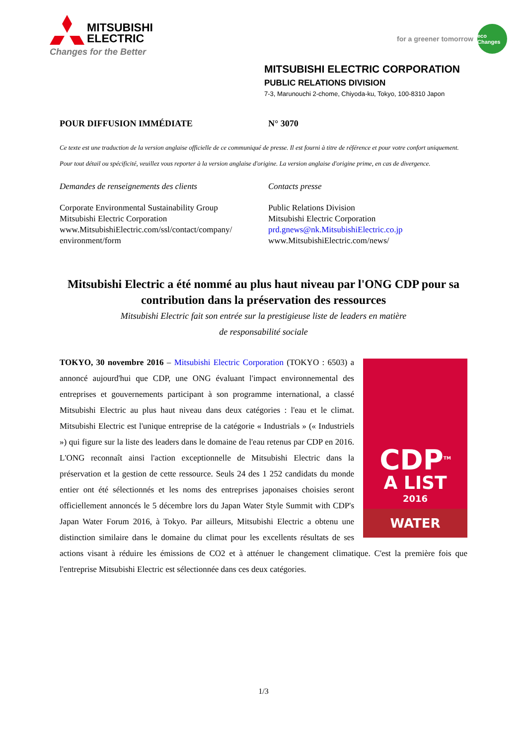MITSUBISHI
ELECTRIC
Changes for the Better
for a greener tomorrow eco Changes
MITSUBISHI ELECTRIC CORPORATION
PUBLIC RELATIONS DIVISION
7-3, Marunouchi 2-chome, Chiyoda-ku, Tokyo, 100-8310 Japon
POUR DIFFUSION IMMÉDIATE N° 3070
Ce texte est une traduction de la version anglaise officielle de ce communiqué de presse. Il est fourni à titre de référence et pour votre confort uniquement. Pour tout détail ou spécificité, veuillez vous reporter à la version anglaise d'origine. La version anglaise d'origine prime, en cas de divergence.
Demandes de renseignements des clients Contacts presse
Corporate Environmental Sustainability Group
Mitsubishi Electric Corporation
www.MitsubishiElectric.com/ssl/contact/company/
environment/form
Public Relations Division
Mitsubishi Electric Corporation
prd.gnews@nk.MitsubishiElectric.co.jp
www.MitsubishiElectric.com/news/
Mitsubishi Electric a été nommé au plus haut niveau par l'ONG CDP pour sa contribution dans la préservation des ressources
Mitsubishi Electric fait son entrée sur la prestigieuse liste de leaders en matière
de responsabilité sociale
CDP<sup>TM</sup>
A LIST
2016
WATER
TOKYO, 30 novembre 2016 – Mitsubishi Electric Corporation (TOKYO : 6503) a annoncé aujourd'hui que CDP, une ONG évaluant l'impact environnemental des entreprises et gouvernements participant à son programme international, a classé Mitsubishi Electric au plus haut niveau dans deux catégories : l'eau et le climat. Mitsubishi Electric est l'unique entreprise de la catégorie « Industrials » (« Industriels ») qui figure sur la liste des leaders dans le domaine de l'eau retenus par CDP en 2016. L'ONG reconnaît ainsi l'action exceptionnelle de Mitsubishi Electric dans la préservation et la gestion de cette ressource. Seuls 24 des 1 252 candidats du monde entier ont été sélectionnés et les noms des entreprises japonaises choisies seront officiellement annoncés le 5 décembre lors du Japan Water Style Summit with CDP's Japan Water Forum 2016, à Tokyo. Par ailleurs, Mitsubishi Electric a obtenu une distinction similaire dans le domaine du climat pour les excellents résultats de ses actions visant à réduire les émissions de CO2 et à atténuer le changement climatique. C'est la première fois que l'entreprise Mitsubishi Electric est sélectionnée dans ces deux catégories.
1/3